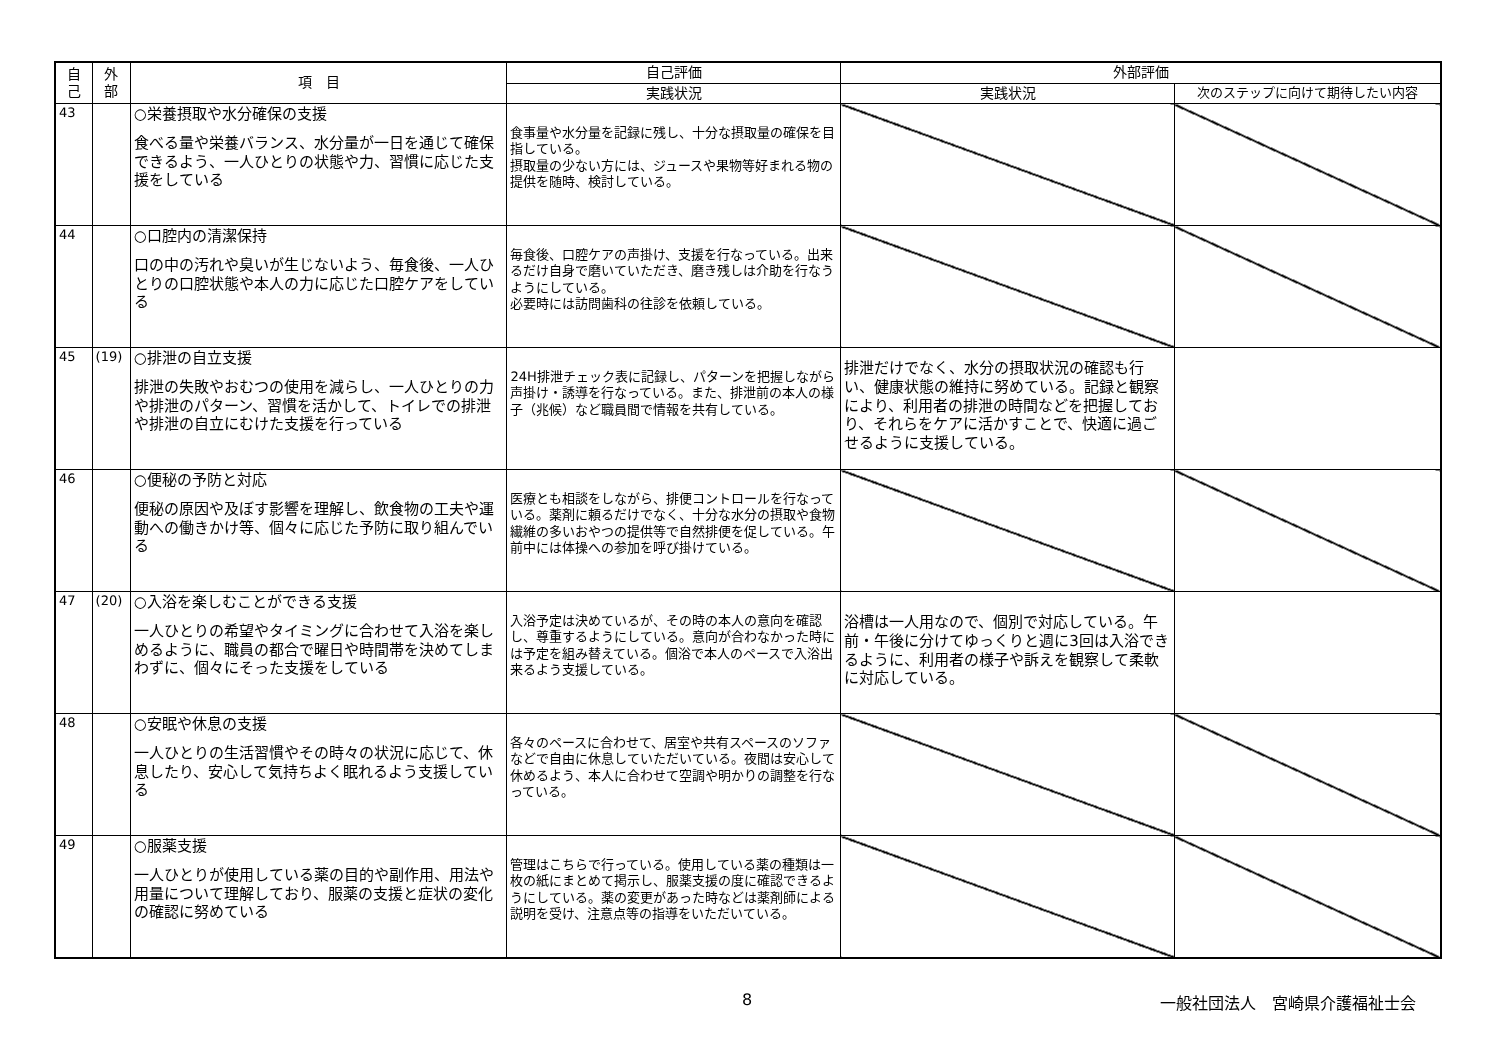| 自 己 | 外 部 | 項 目 | 自己評価 | 外部評価 | |
| --- | --- | --- | --- | --- | --- |
| | | | 実践状況 | 実践状況 | 次のステップに向けて期待したい内容 |
| 43 | | ○栄養摂取や水分確保の支援 食べる量や栄養バランス、水分量が一日を通じて確保できるよう、一人ひとりの状態や力、習慣に応じた支援をしている | 食事量や水分量を記録に残し、十分な摂取量の確保を目指している。 摂取量の少ない方には、ジュースや果物等好まれる物の提供を随時、検討している。 | | |
| 44 | | ○口腔内の清潔保持 口の中の汚れや臭いが生じないよう、毎食後、一人ひとりの口腔状態や本人の力に応じた口腔ケアをしている | 毎食後、口腔ケアの声掛け、支援を行なっている。出来るだけ自身で磨いていただき、磨き残しは介助を行なうようにしている。 必要時には訪問歯科の往診を依頼している。 | | |
| 45 | (19) | ○排泄の自立支援 排泄の失敗やおむつの使用を減らし、一人ひとりの力や排泄のパターン、習慣を活かして、トイレでの排泄や排泄の自立にむけた支援を行っている | 24H排泄チェック表に記録し、パターンを把握しながら声掛け・誘導を行なっている。また、排泄前の本人の様子（兆候）など職員間で情報を共有している。 | 排泄だけでなく、水分の摂取状況の確認も行い、健康状態の維持に努めている。記録と観察により、利用者の排泄の時間などを把握しており、それらをケアに活かすことで、快適に過ごせるように支援している。 | |
| 46 | | ○便秘の予防と対応 便秘の原因や及ぼす影響を理解し、飲食物の工夫や運動への働きかけ等、個々に応じた予防に取り組んでいる | 医療とも相談をしながら、排便コントロールを行なっている。薬剤に頼るだけでなく、十分な水分の摂取や食物繊維の多いおやつの提供等で自然排便を促している。午前中には体操への参加を呼び掛けている。 | | |
| 47 | (20) | ○入浴を楽しむことができる支援 一人ひとりの希望やタイミングに合わせて入浴を楽しめるように、職員の都合で曜日や時間帯を決めてしまわずに、個々にそった支援をしている | 入浴予定は決めているが、その時の本人の意向を確認し、尊重するようにしている。意向が合わなかった時には予定を組み替えている。個浴で本人のペースで入浴出来るよう支援している。 | 浴槽は一人用なので、個別で対応している。午前・午後に分けてゆっくりと週に3回は入浴できるように、利用者の様子や訴えを観察して柔軟に対応している。 | |
| 48 | | ○安眠や休息の支援 一人ひとりの生活習慣やその時々の状況に応じて、休息したり、安心して気持ちよく眠れるよう支援している | 各々のペースに合わせて、居室や共有スペースのソファなどで自由に休息していただいている。夜間は安心して休めるよう、本人に合わせて空調や明かりの調整を行なっている。 | | |
| 49 | | ○服薬支援 一人ひとりが使用している薬の目的や副作用、用法や用量について理解しており、服薬の支援と症状の変化の確認に努めている | 管理はこちらで行っている。使用している薬の種類は一枚の紙にまとめて掲示し、服薬支援の度に確認できるようにしている。薬の変更があった時などは薬剤師による説明を受け、注意点等の指導をいただいている。 | | |
8 一般社団法人　宮崎県介護福祉士会